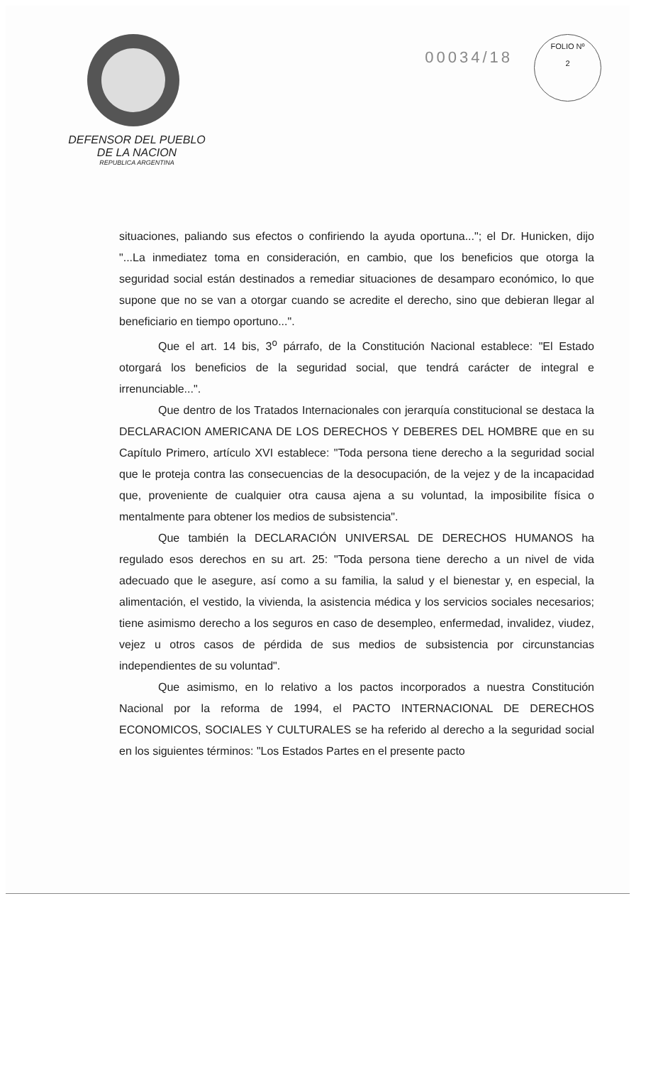DEFENSOR DEL PUEBLO
DE LA NACION
REPUBLICA ARGENTINA
00034/18
FOLIO Nº
2
situaciones, paliando sus efectos o confiriendo la ayuda oportuna..."; el Dr. Hunicken, dijo "...La inmediatez toma en consideración, en cambio, que los beneficios que otorga la seguridad social están destinados a remediar situaciones de desamparo económico, lo que supone que no se van a otorgar cuando se acredite el derecho, sino que debieran llegar al beneficiario en tiempo oportuno...".
Que el art. 14 bis, 3<sup>o</sup> párrafo, de la Constitución Nacional establece: "El Estado otorgará los beneficios de la seguridad social, que tendrá carácter de integral e irrenunciable...".
Que dentro de los Tratados Internacionales con jerarquía constitucional se destaca la DECLARACION AMERICANA DE LOS DERECHOS Y DEBERES DEL HOMBRE que en su Capítulo Primero, artículo XVI establece: "Toda persona tiene derecho a la seguridad social que le proteja contra las consecuencias de la desocupación, de la vejez y de la incapacidad que, proveniente de cualquier otra causa ajena a su voluntad, la imposibilite física o mentalmente para obtener los medios de subsistencia".
Que también la DECLARACIÓN UNIVERSAL DE DERECHOS HUMANOS ha regulado esos derechos en su art. 25: "Toda persona tiene derecho a un nivel de vida adecuado que le asegure, así como a su familia, la salud y el bienestar y, en especial, la alimentación, el vestido, la vivienda, la asistencia médica y los servicios sociales necesarios; tiene asimismo derecho a los seguros en caso de desempleo, enfermedad, invalidez, viudez, vejez u otros casos de pérdida de sus medios de subsistencia por circunstancias independientes de su voluntad".
Que asimismo, en lo relativo a los pactos incorporados a nuestra Constitución Nacional por la reforma de 1994, el PACTO INTERNACIONAL DE DERECHOS ECONOMICOS, SOCIALES Y CULTURALES se ha referido al derecho a la seguridad social en los siguientes términos: "Los Estados Partes en el presente pacto